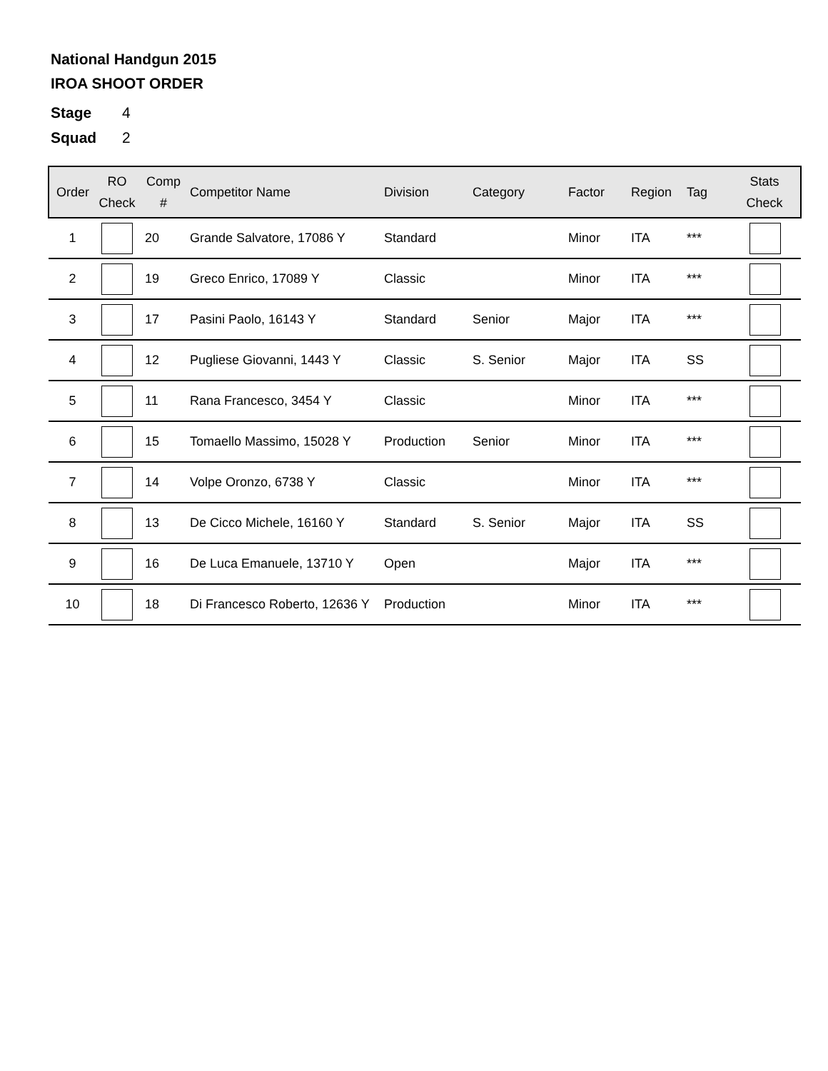National Handgun 2015
IROA SHOOT ORDER
Stage 4
Squad 2
| Order | RO Check | Comp # | Competitor Name | Division | Category | Factor | Region | Tag | Stats Check |
| --- | --- | --- | --- | --- | --- | --- | --- | --- | --- |
| 1 | | 20 | Grande Salvatore, 17086 Y | Standard | | Minor | ITA | *** | |
| 2 | | 19 | Greco Enrico, 17089 Y | Classic | | Minor | ITA | *** | |
| 3 | | 17 | Pasini Paolo, 16143 Y | Standard | Senior | Major | ITA | *** | |
| 4 | | 12 | Pugliese Giovanni, 1443 Y | Classic | S. Senior | Major | ITA | SS | |
| 5 | | 11 | Rana Francesco, 3454 Y | Classic | | Minor | ITA | *** | |
| 6 | | 15 | Tomaello Massimo, 15028 Y | Production | Senior | Minor | ITA | *** | |
| 7 | | 14 | Volpe Oronzo, 6738 Y | Classic | | Minor | ITA | *** | |
| 8 | | 13 | De Cicco Michele, 16160 Y | Standard | S. Senior | Major | ITA | SS | |
| 9 | | 16 | De Luca Emanuele, 13710 Y | Open | | Major | ITA | *** | |
| 10 | | 18 | Di Francesco Roberto, 12636 Y | Production | | Minor | ITA | *** | |